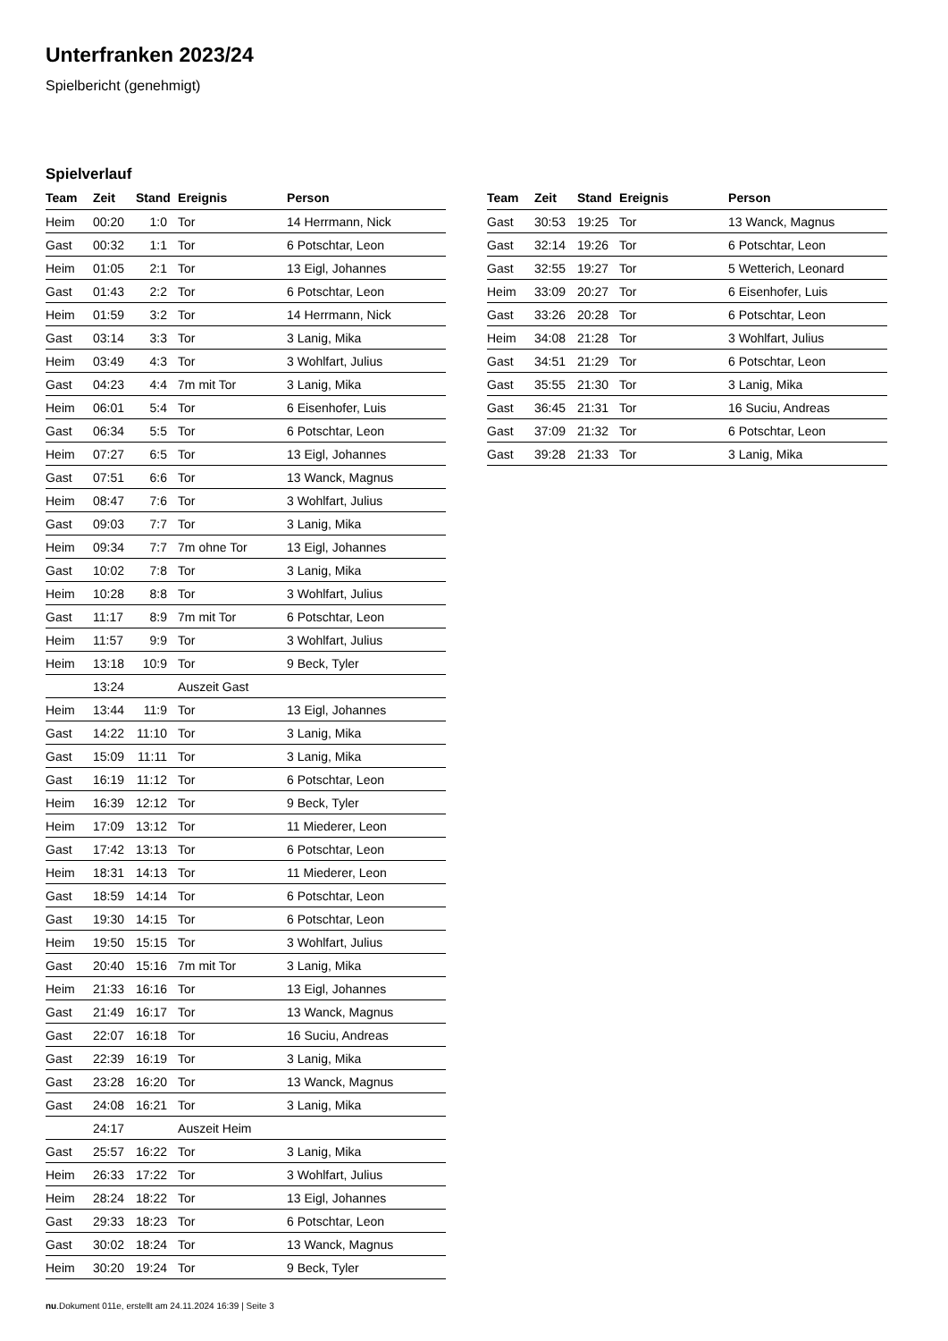Unterfranken 2023/24
Spielbericht (genehmigt)
Spielverlauf
| Team | Zeit | Stand | Ereignis | Person |
| --- | --- | --- | --- | --- |
| Heim | 00:20 | 1:0 | Tor | 14 Herrmann, Nick |
| Gast | 00:32 | 1:1 | Tor | 6 Potschtar, Leon |
| Heim | 01:05 | 2:1 | Tor | 13 Eigl, Johannes |
| Gast | 01:43 | 2:2 | Tor | 6 Potschtar, Leon |
| Heim | 01:59 | 3:2 | Tor | 14 Herrmann, Nick |
| Gast | 03:14 | 3:3 | Tor | 3 Lanig, Mika |
| Heim | 03:49 | 4:3 | Tor | 3 Wohlfart, Julius |
| Gast | 04:23 | 4:4 | 7m mit Tor | 3 Lanig, Mika |
| Heim | 06:01 | 5:4 | Tor | 6 Eisenhofer, Luis |
| Gast | 06:34 | 5:5 | Tor | 6 Potschtar, Leon |
| Heim | 07:27 | 6:5 | Tor | 13 Eigl, Johannes |
| Gast | 07:51 | 6:6 | Tor | 13 Wanck, Magnus |
| Heim | 08:47 | 7:6 | Tor | 3 Wohlfart, Julius |
| Gast | 09:03 | 7:7 | Tor | 3 Lanig, Mika |
| Heim | 09:34 | 7:7 | 7m ohne Tor | 13 Eigl, Johannes |
| Gast | 10:02 | 7:8 | Tor | 3 Lanig, Mika |
| Heim | 10:28 | 8:8 | Tor | 3 Wohlfart, Julius |
| Gast | 11:17 | 8:9 | 7m mit Tor | 6 Potschtar, Leon |
| Heim | 11:57 | 9:9 | Tor | 3 Wohlfart, Julius |
| Heim | 13:18 | 10:9 | Tor | 9 Beck, Tyler |
| | 13:24 | | Auszeit Gast | |
| Heim | 13:44 | 11:9 | Tor | 13 Eigl, Johannes |
| Gast | 14:22 | 11:10 | Tor | 3 Lanig, Mika |
| Gast | 15:09 | 11:11 | Tor | 3 Lanig, Mika |
| Gast | 16:19 | 11:12 | Tor | 6 Potschtar, Leon |
| Heim | 16:39 | 12:12 | Tor | 9 Beck, Tyler |
| Heim | 17:09 | 13:12 | Tor | 11 Miederer, Leon |
| Gast | 17:42 | 13:13 | Tor | 6 Potschtar, Leon |
| Heim | 18:31 | 14:13 | Tor | 11 Miederer, Leon |
| Gast | 18:59 | 14:14 | Tor | 6 Potschtar, Leon |
| Gast | 19:30 | 14:15 | Tor | 6 Potschtar, Leon |
| Heim | 19:50 | 15:15 | Tor | 3 Wohlfart, Julius |
| Gast | 20:40 | 15:16 | 7m mit Tor | 3 Lanig, Mika |
| Heim | 21:33 | 16:16 | Tor | 13 Eigl, Johannes |
| Gast | 21:49 | 16:17 | Tor | 13 Wanck, Magnus |
| Gast | 22:07 | 16:18 | Tor | 16 Suciu, Andreas |
| Gast | 22:39 | 16:19 | Tor | 3 Lanig, Mika |
| Gast | 23:28 | 16:20 | Tor | 13 Wanck, Magnus |
| Gast | 24:08 | 16:21 | Tor | 3 Lanig, Mika |
| | 24:17 | | Auszeit Heim | |
| Gast | 25:57 | 16:22 | Tor | 3 Lanig, Mika |
| Heim | 26:33 | 17:22 | Tor | 3 Wohlfart, Julius |
| Heim | 28:24 | 18:22 | Tor | 13 Eigl, Johannes |
| Gast | 29:33 | 18:23 | Tor | 6 Potschtar, Leon |
| Gast | 30:02 | 18:24 | Tor | 13 Wanck, Magnus |
| Heim | 30:20 | 19:24 | Tor | 9 Beck, Tyler |
| Team | Zeit | Stand | Ereignis | Person |
| --- | --- | --- | --- | --- |
| Gast | 30:53 | 19:25 | Tor | 13 Wanck, Magnus |
| Gast | 32:14 | 19:26 | Tor | 6 Potschtar, Leon |
| Gast | 32:55 | 19:27 | Tor | 5 Wetterich, Leonard |
| Heim | 33:09 | 20:27 | Tor | 6 Eisenhofer, Luis |
| Gast | 33:26 | 20:28 | Tor | 6 Potschtar, Leon |
| Heim | 34:08 | 21:28 | Tor | 3 Wohlfart, Julius |
| Gast | 34:51 | 21:29 | Tor | 6 Potschtar, Leon |
| Gast | 35:55 | 21:30 | Tor | 3 Lanig, Mika |
| Gast | 36:45 | 21:31 | Tor | 16 Suciu, Andreas |
| Gast | 37:09 | 21:32 | Tor | 6 Potschtar, Leon |
| Gast | 39:28 | 21:33 | Tor | 3 Lanig, Mika |
nu.Dokument 011e, erstellt am 24.11.2024 16:39 | Seite 3